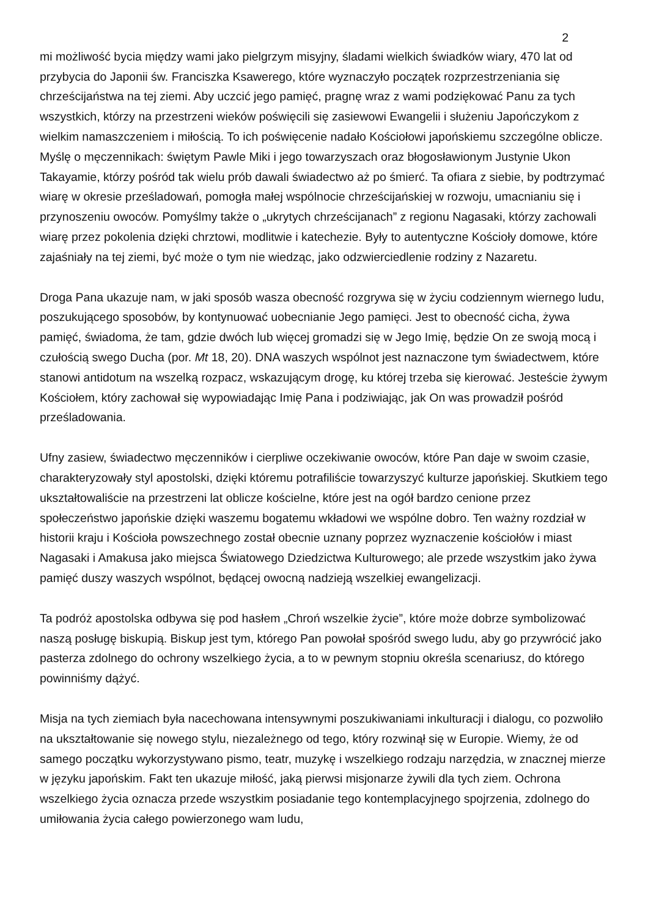2
mi możliwość bycia między wami jako pielgrzym misyjny, śladami wielkich świadków wiary, 470 lat od przybycia do Japonii św. Franciszka Ksawerego, które wyznaczyło początek rozprzestrzeniania się chrześcijaństwa na tej ziemi. Aby uczcić jego pamięć, pragnę wraz z wami podziękować Panu za tych wszystkich, którzy na przestrzeni wieków poświęcili się zasiewowi Ewangelii i służeniu Japończykom z wielkim namaszczeniem i miłością. To ich poświęcenie nadało Kościołowi japońskiemu szczególne oblicze. Myślę o męczennikach: świętym Pawle Miki i jego towarzyszach oraz błogosławionym Justynie Ukon Takayamie, którzy pośród tak wielu prób dawali świadectwo aż po śmierć. Ta ofiara z siebie, by podtrzymać wiarę w okresie prześladowań, pomogła małej wspólnocie chrześcijańskiej w rozwoju, umacnianiu się i przynoszeniu owoców. Pomyślmy także o „ukrytych chrześcijanach” z regionu Nagasaki, którzy zachowali wiarę przez pokolenia dzięki chrztowi, modlitwie i katechezie. Były to autentyczne Kościoły domowe, które zajaśniały na tej ziemi, być może o tym nie wiedząc, jako odzwierciedlenie rodziny z Nazaretu.
Droga Pana ukazuje nam, w jaki sposób wasza obecność rozgrywa się w życiu codziennym wiernego ludu, poszukującego sposobów, by kontynuować uobecnianie Jego pamięci. Jest to obecność cicha, żywa pamięć, świadoma, że tam, gdzie dwóch lub więcej gromadzi się w Jego Imię, będzie On ze swoją mocą i czułością swego Ducha (por. Mt 18, 20). DNA waszych wspólnot jest naznaczone tym świadectwem, które stanowi antidotum na wszelką rozpacz, wskazującym drogę, ku której trzeba się kierować. Jesteście żywym Kościołem, który zachował się wypowiadając Imię Pana i podziwiając, jak On was prowadził pośród prześladowania.
Ufny zasiew, świadectwo męczenników i cierpliwe oczekiwanie owoców, które Pan daje w swoim czasie, charakteryzowały styl apostolski, dzięki któremu potrafiliście towarzyszyć kulturze japońskiej. Skutkiem tego ukształtowaliście na przestrzeni lat oblicze kościelne, które jest na ogół bardzo cenione przez społeczeństwo japońskie dzięki waszemu bogatemu wkładowi we wspólne dobro. Ten ważny rozdział w historii kraju i Kościoła powszechnego został obecnie uznany poprzez wyznaczenie kościołów i miast Nagasaki i Amakusa jako miejsca Światowego Dziedzictwa Kulturowego; ale przede wszystkim jako żywa pamięć duszy waszych wspólnot, będącej owocną nadzieją wszelkiej ewangelizacji.
Ta podróż apostolska odbywa się pod hasłem „Chroń wszelkie życie”, które może dobrze symbolizować naszą posługę biskupią. Biskup jest tym, którego Pan powołał spośród swego ludu, aby go przywrócić jako pasterza zdolnego do ochrony wszelkiego życia, a to w pewnym stopniu określa scenariusz, do którego powinniśmy dążyć.
Misja na tych ziemiach była nacechowana intensywnymi poszukiwaniami inkulturacji i dialogu, co pozwoliło na ukształtowanie się nowego stylu, niezależnego od tego, który rozwinął się w Europie. Wiemy, że od samego początku wykorzystywano pismo, teatr, muzykę i wszelkiego rodzaju narzędzia, w znacznej mierze w języku japońskim. Fakt ten ukazuje miłość, jaką pierwsi misjonarze żywili dla tych ziem. Ochrona wszelkiego życia oznacza przede wszystkim posiadanie tego kontemplacyjnego spojrzenia, zdolnego do umiłowania życia całego powierzonego wam ludu,